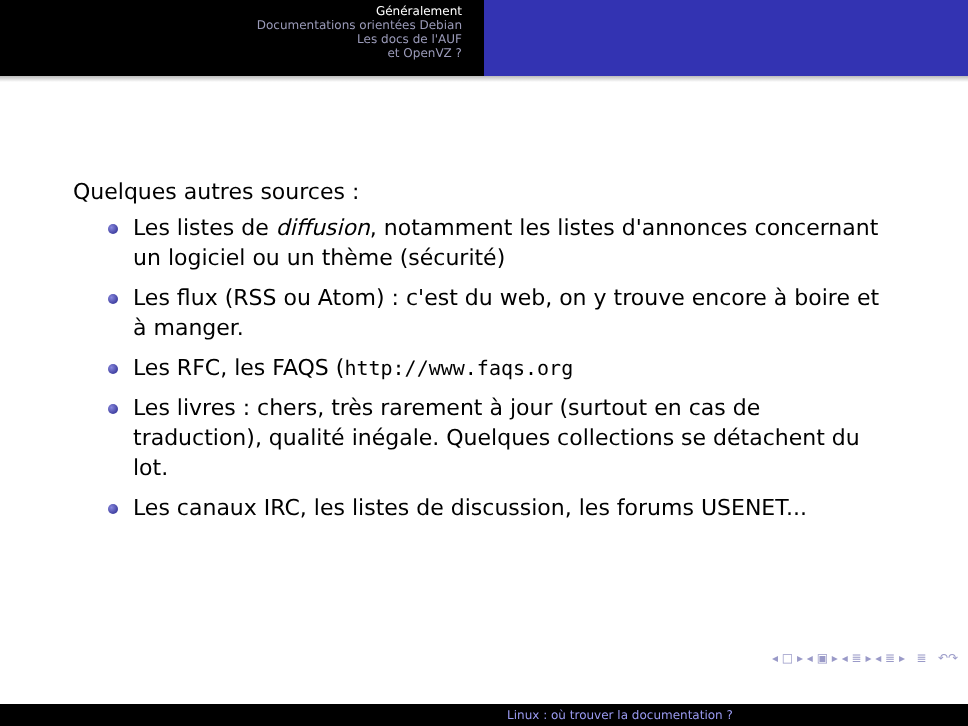Généralement
Documentations orientées Debian
Les docs de l'AUF
et OpenVZ ?
Quelques autres sources :
Les listes de diffusion, notamment les listes d'annonces concernant un logiciel ou un thème (sécurité)
Les flux (RSS ou Atom) : c'est du web, on y trouve encore à boire et à manger.
Les RFC, les FAQS (http://www.faqs.org
Les livres : chers, très rarement à jour (surtout en cas de traduction), qualité inégale. Quelques collections se détachent du lot.
Les canaux IRC, les listes de discussion, les forums USENET...
◂ □ ▸ ◂ ▣ ▸ ◂ ≣ ▸ ◂ ≣ ▸ ≣ ↶↷
Linux : où trouver la documentation ?